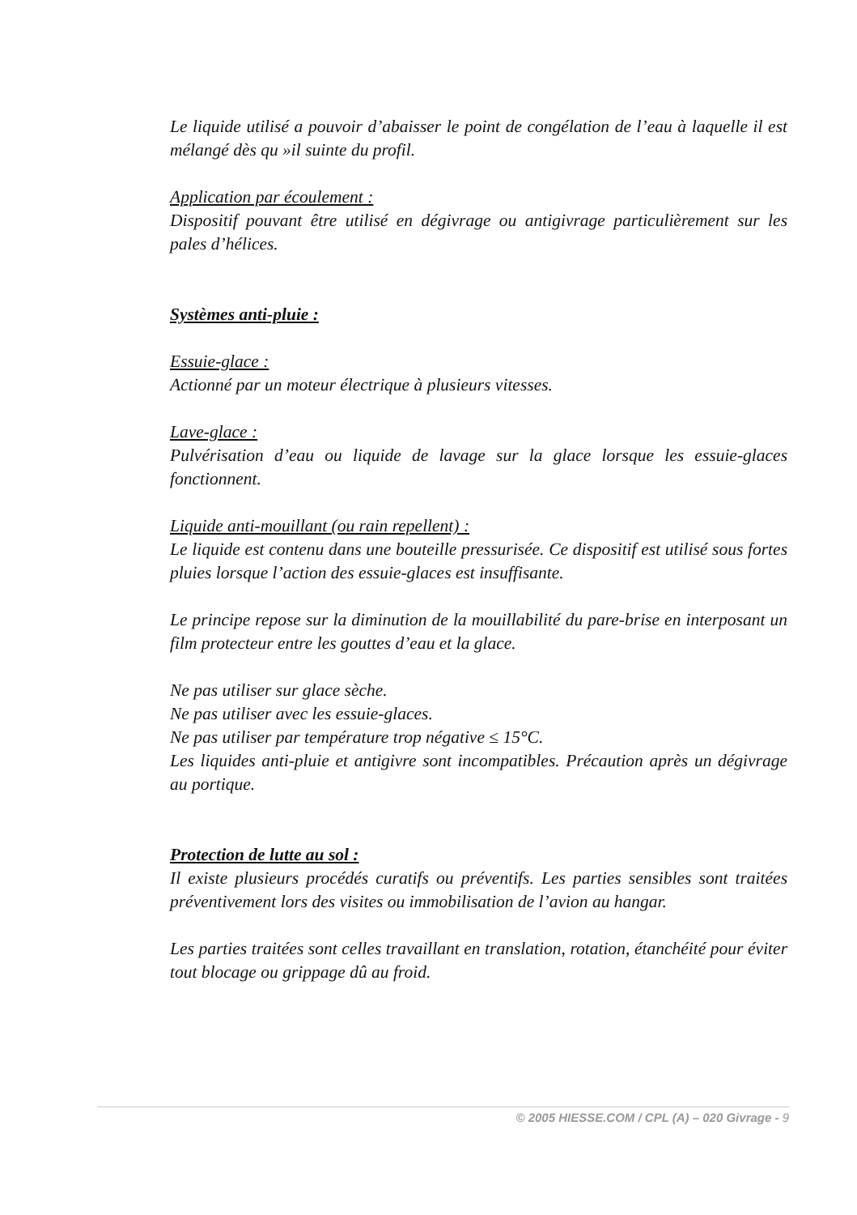Le liquide utilisé a pouvoir d’abaisser le point de congélation de l’eau à laquelle il est mélangé dès qu »il suinte du profil.
Application par écoulement :
Dispositif pouvant être utilisé en dégivrage ou antigivrage particulièrement sur les pales d’hélices.
Systèmes anti-pluie :
Essuie-glace :
Actionné par un moteur électrique à plusieurs vitesses.
Lave-glace :
Pulvérisation d’eau ou liquide de lavage sur la glace lorsque les essuie-glaces fonctionnent.
Liquide anti-mouillant (ou rain repellent) :
Le liquide est contenu dans une bouteille pressurisée. Ce dispositif est utilisé sous fortes pluies lorsque l’action des essuie-glaces est insuffisante.
Le principe repose sur la diminution de la mouillabilité du pare-brise en interposant un film protecteur entre les gouttes d’eau et la glace.
Ne pas utiliser sur glace sèche.
Ne pas utiliser avec les essuie-glaces.
Ne pas utiliser par température trop négative ≤ 15°C.
Les liquides anti-pluie et antigivre sont incompatibles. Précaution après un dégivrage au portique.
Protection de lutte au sol :
Il existe plusieurs procédés curatifs ou préventifs. Les parties sensibles sont traitées préventivement lors des visites ou immobilisation de l’avion au hangar.
Les parties traitées sont celles travaillant en translation, rotation, étanchéité pour éviter tout blocage ou grippage dû au froid.
© 2005 HIESSE.COM / CPL (A) – 020 Givrage - 9